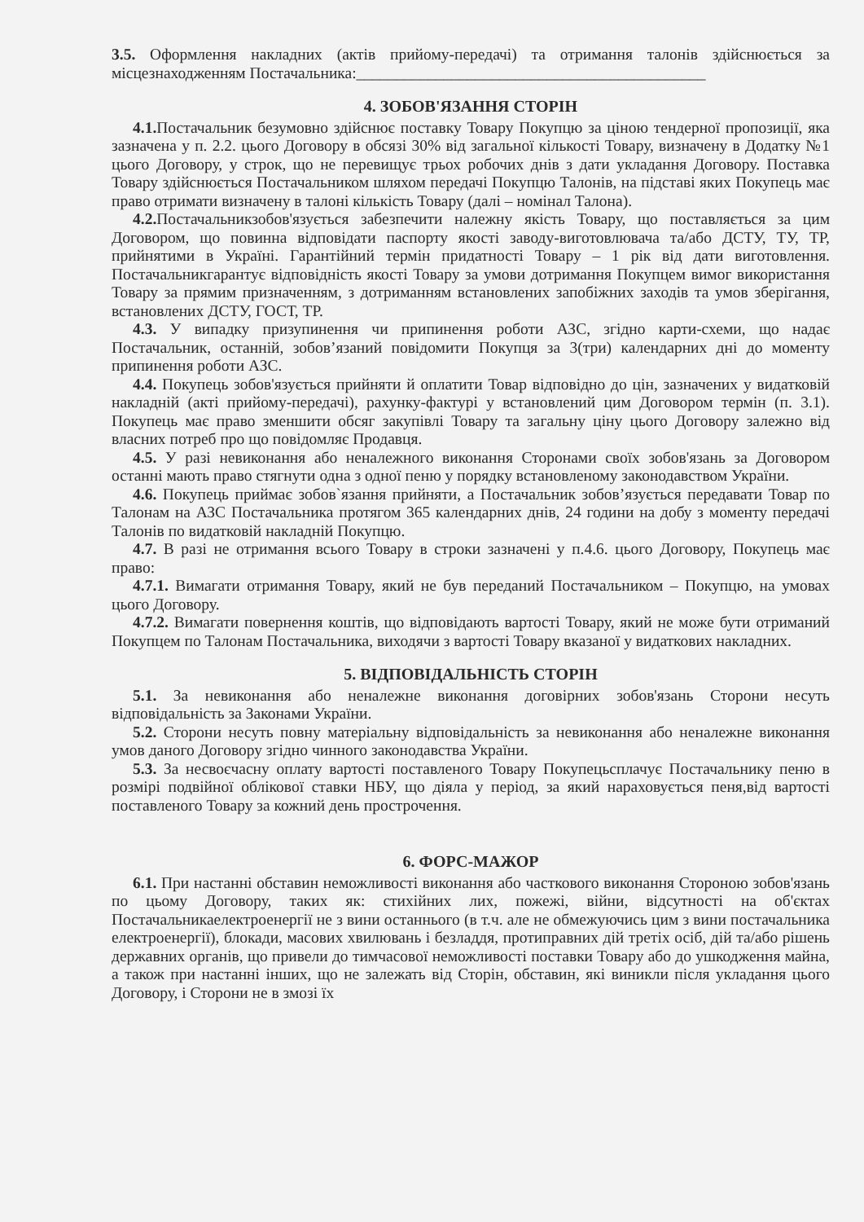3.5. Оформлення накладних (актів прийому-передачі) та отримання талонів здійснюється за місцезнаходженням Постачальника:____________________________________________
4. ЗОБОВ'ЯЗАННЯ СТОРІН
4.1. Постачальник безумовно здійснює поставку Товару Покупцю за ціною тендерної пропозиції, яка зазначена у п. 2.2. цього Договору в обсязі 30% від загальної кількості Товару, визначену в Додатку №1 цього Договору, у строк, що не перевищує трьох робочих днів з дати укладання Договору. Поставка Товару здійснюється Постачальником шляхом передачі Покупцю Талонів, на підставі яких Покупець має право отримати визначену в талоні кількість Товару (далі – номінал Талона).
4.2. Постачальникзобов'язується забезпечити належну якість Товару, що поставляється за цим Договором, що повинна відповідати паспорту якості заводу-виготовлювача та/або ДСТУ, ТУ, ТР, прийнятими в Україні. Гарантійний термін придатності Товару – 1 рік від дати виготовлення. Постачальникгарантує відповідність якості Товару за умови дотримання Покупцем вимог використання Товару за прямим призначенням, з дотриманням встановлених запобіжних заходів та умов зберігання, встановлених ДСТУ, ГОСТ, ТР.
4.3. У випадку призупинення чи припинення роботи АЗС, згідно карти-схеми, що надає Постачальник, останній, зобов’язаний повідомити Покупця за 3(три) календарних дні до моменту припинення роботи АЗС.
4.4. Покупець зобов'язується прийняти й оплатити Товар відповідно до цін, зазначених у видатковій накладній (акті прийому-передачі), рахунку-фактурі у встановлений цим Договором термін (п. 3.1). Покупець має право зменшити обсяг закупівлі Товару та загальну ціну цього Договору залежно від власних потреб про що повідомляє Продавця.
4.5. У разі невиконання або неналежного виконання Сторонами своїх зобов'язань за Договором останні мають право стягнути одна з одної пеню у порядку встановленому законодавством України.
4.6. Покупець приймає зобов`язання прийняти, а Постачальник зобов’язується передавати Товар по Талонам на АЗС Постачальника протягом 365 календарних днів, 24 години на добу з моменту передачі Талонів по видатковій накладній Покупцю.
4.7. В разі не отримання всього Товару в строки зазначені у п.4.6. цього Договору, Покупець має право:
4.7.1. Вимагати отримання Товару, який не був переданий Постачальником – Покупцю, на умовах цього Договору.
4.7.2. Вимагати повернення коштів, що відповідають вартості Товару, який не може бути отриманий Покупцем по Талонам Постачальника, виходячи з вартості Товару вказаної у видаткових накладних.
5. ВІДПОВІДАЛЬНІСТЬ СТОРІН
5.1. За невиконання або неналежне виконання договірних зобов'язань Сторони несуть відповідальність за Законами України.
5.2. Сторони несуть повну матеріальну відповідальність за невиконання або неналежне виконання умов даного Договору згідно чинного законодавства України.
5.3. За несвоєчасну оплату вартості поставленого Товару Покупецьсплачує Постачальнику пеню в розмірі подвійної облікової ставки НБУ, що діяла у період, за який нараховується пеня,від вартості поставленого Товару за кожний день прострочення.
6. ФОРС-МАЖОР
6.1. При настанні обставин неможливості виконання або часткового виконання Стороною зобов'язань по цьому Договору, таких як: стихійних лих, пожежі, війни, відсутності на об'єктах Постачальникаелектроенергії не з вини останнього (в т.ч. але не обмежуючись цим з вини постачальника електроенергії), блокади, масових хвилювань і безладдя, протиправних дій третіх осіб, дій та/або рішень державних органів, що привели до тимчасової неможливості поставки Товару або до ушкодження майна, а також при настанні інших, що не залежать від Сторін, обставин, які виникли після укладання цього Договору, і Сторони не в змозі їх